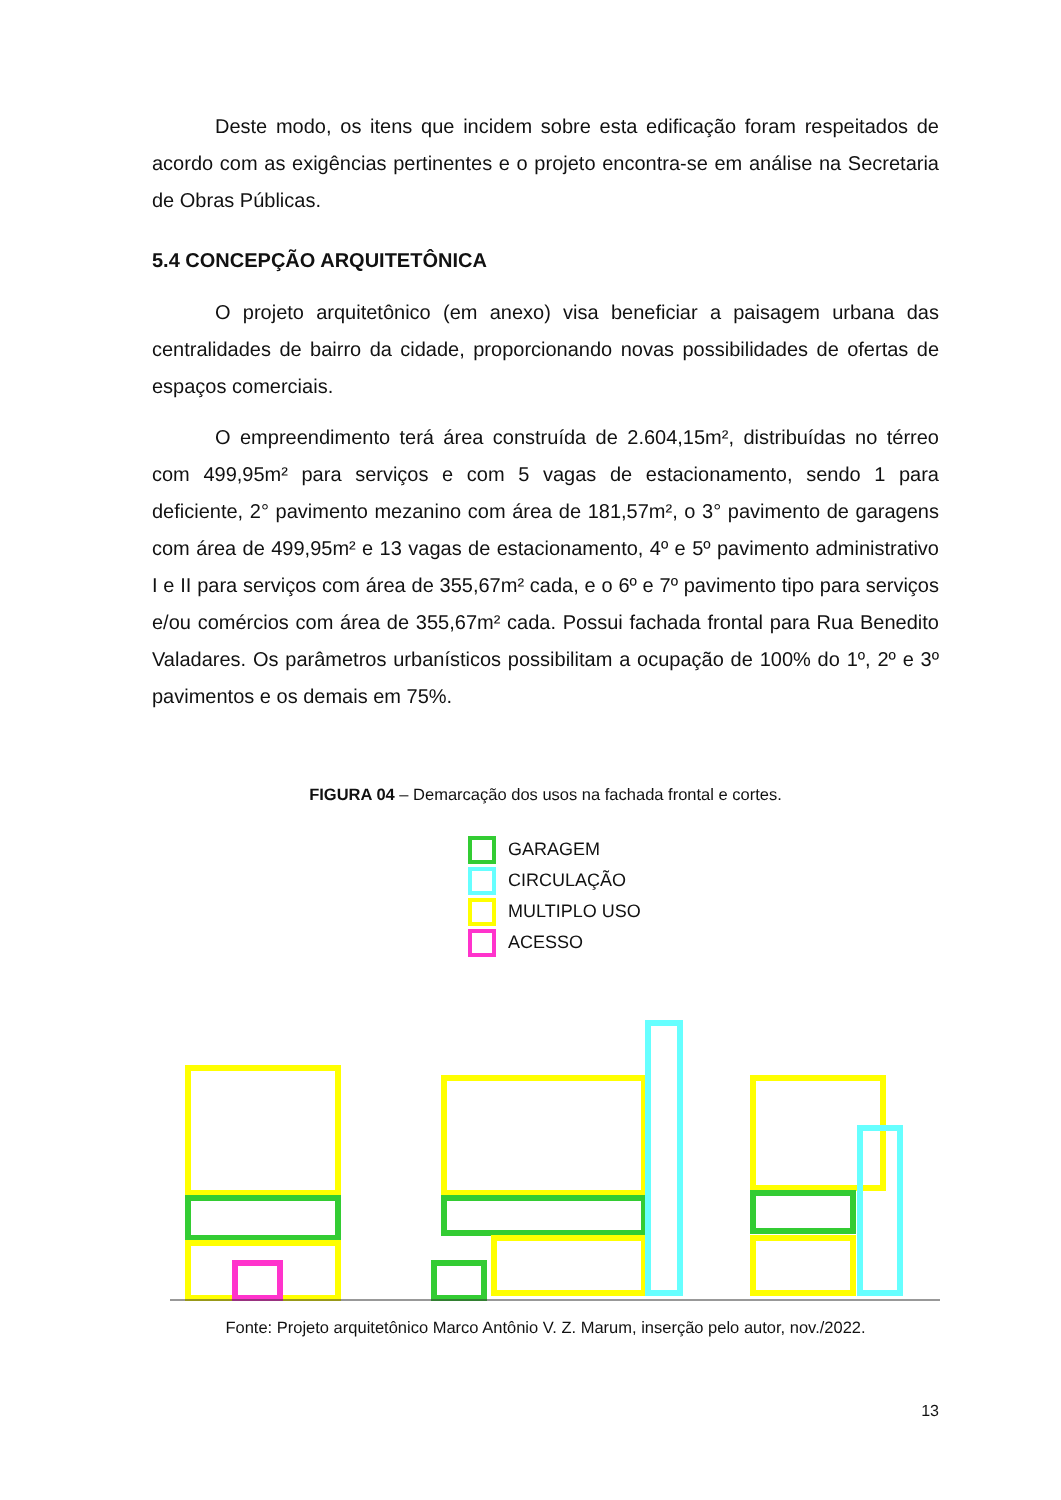Deste modo, os itens que incidem sobre esta edificação foram respeitados de acordo com as exigências pertinentes e o projeto encontra-se em análise na Secretaria de Obras Públicas.
5.4 CONCEPÇÃO ARQUITETÔNICA
O projeto arquitetônico (em anexo) visa beneficiar a paisagem urbana das centralidades de bairro da cidade, proporcionando novas possibilidades de ofertas de espaços comerciais.
O empreendimento terá área construída de 2.604,15m², distribuídas no térreo com 499,95m² para serviços e com 5 vagas de estacionamento, sendo 1 para deficiente, 2° pavimento mezanino com área de 181,57m², o 3° pavimento de garagens com área de 499,95m² e 13 vagas de estacionamento, 4º e 5º pavimento administrativo I e II para serviços com área de 355,67m² cada, e o 6º e 7º pavimento tipo para serviços e/ou comércios com área de 355,67m² cada. Possui fachada frontal para Rua Benedito Valadares. Os parâmetros urbanísticos possibilitam a ocupação de 100% do 1º, 2º e 3º pavimentos e os demais em 75%.
FIGURA 04 – Demarcação dos usos na fachada frontal e cortes.
GARAGEM
CIRCULAÇÃO
MULTIPLO USO
ACESSO
Fonte: Projeto arquitetônico Marco Antônio V. Z. Marum, inserção pelo autor, nov./2022.
13